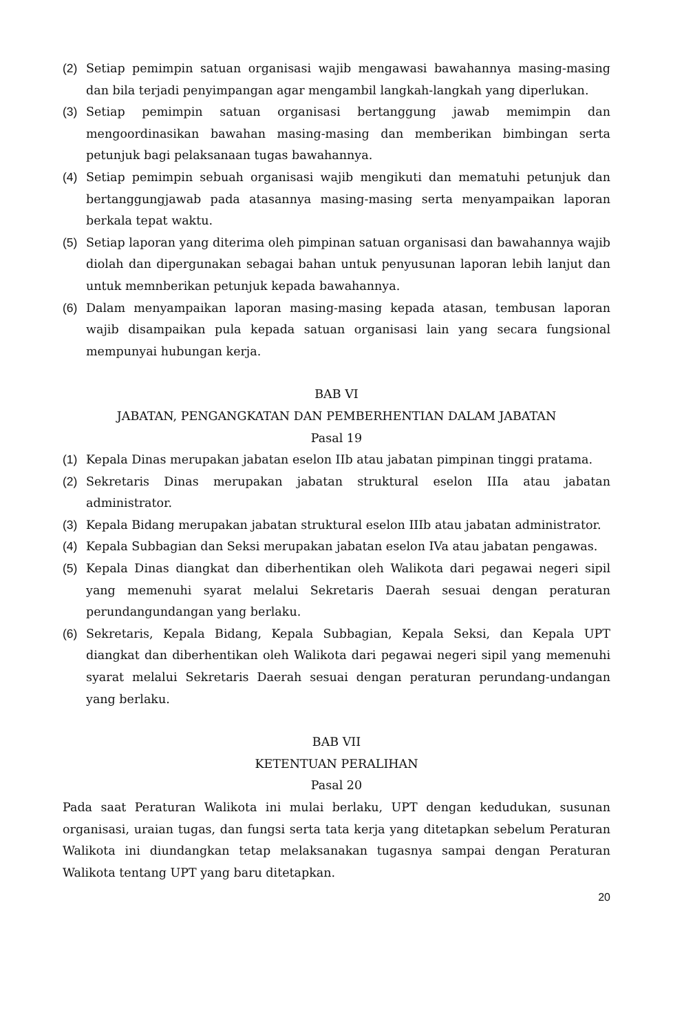(2) Setiap pemimpin satuan organisasi wajib mengawasi bawahannya masing-masing dan bila terjadi penyimpangan agar mengambil langkah-langkah yang diperlukan.
(3) Setiap pemimpin satuan organisasi bertanggung jawab memimpin dan mengoordinasikan bawahan masing-masing dan memberikan bimbingan serta petunjuk bagi pelaksanaan tugas bawahannya.
(4) Setiap pemimpin sebuah organisasi wajib mengikuti dan mematuhi petunjuk dan bertanggungjawab pada atasannya masing-masing serta menyampaikan laporan berkala tepat waktu.
(5) Setiap laporan yang diterima oleh pimpinan satuan organisasi dan bawahannya wajib diolah dan dipergunakan sebagai bahan untuk penyusunan laporan lebih lanjut dan untuk memnberikan petunjuk kepada bawahannya.
(6) Dalam menyampaikan laporan masing-masing kepada atasan, tembusan laporan wajib disampaikan pula kepada satuan organisasi lain yang secara fungsional mempunyai hubungan kerja.
BAB VI
JABATAN, PENGANGKATAN DAN PEMBERHENTIAN DALAM JABATAN
Pasal 19
(1) Kepala Dinas merupakan jabatan eselon IIb atau jabatan pimpinan tinggi pratama.
(2) Sekretaris Dinas merupakan jabatan struktural eselon IIIa atau jabatan administrator.
(3) Kepala Bidang merupakan jabatan struktural eselon IIIb atau jabatan administrator.
(4) Kepala Subbagian dan Seksi merupakan jabatan eselon IVa atau jabatan pengawas.
(5) Kepala Dinas diangkat dan diberhentikan oleh Walikota dari pegawai negeri sipil yang memenuhi syarat melalui Sekretaris Daerah sesuai dengan peraturan perundangundangan yang berlaku.
(6) Sekretaris, Kepala Bidang, Kepala Subbagian, Kepala Seksi, dan Kepala UPT diangkat dan diberhentikan oleh Walikota dari pegawai negeri sipil yang memenuhi syarat melalui Sekretaris Daerah sesuai dengan peraturan perundang-undangan yang berlaku.
BAB VII
KETENTUAN PERALIHAN
Pasal 20
Pada saat Peraturan Walikota ini mulai berlaku, UPT dengan kedudukan, susunan organisasi, uraian tugas, dan fungsi serta tata kerja yang ditetapkan sebelum Peraturan Walikota ini diundangkan tetap melaksanakan tugasnya sampai dengan Peraturan Walikota tentang UPT yang baru ditetapkan.
20